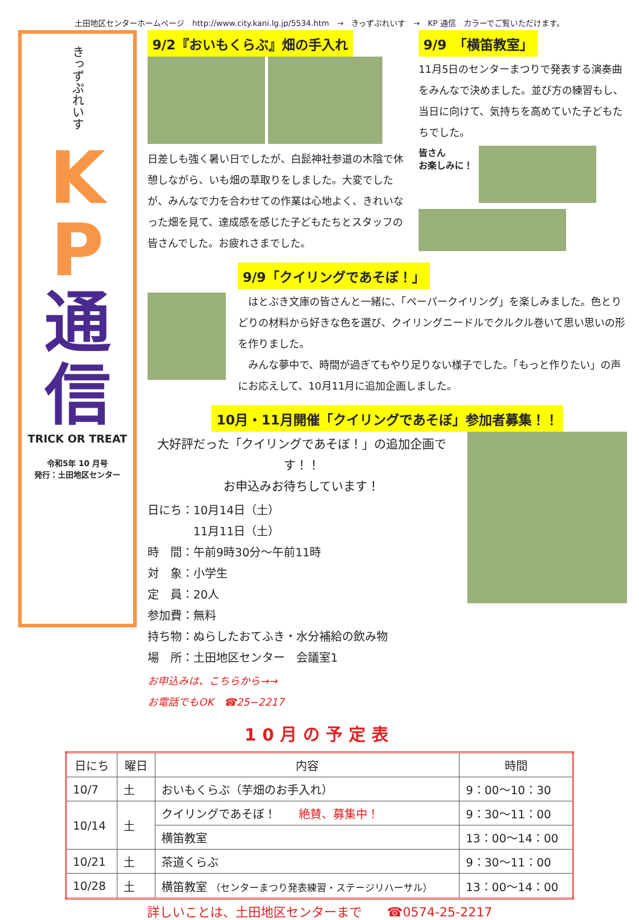土田地区センターホームページ　http://www.city.kani.lg.jp/5534.htm　→　きっずぷれいす　→　KP 通信　カラーでご覧いただけます。
きっずぷれいす
K
P
通
信
TRICK OR TREAT
令和5年 10 月号
発行：土田地区センター
9/2『おいもくらぶ』畑の手入れ
日差しも強く暑い日でしたが、白髭神社参道の木陰で休憩しながら、いも畑の草取りをしました。大変でしたが、みんなで力を合わせての作業は心地よく、きれいなった畑を見て、達成感を感じた子どもたちとスタッフの皆さんでした。お疲れさまでした。
9/9　「横笛教室」
11月5日のセンターまつりで発表する演奏曲をみんなで決めました。並び方の練習もし、当日に向けて、気持ちを高めていた子どもたちでした。
皆さん
お楽しみに！
9/9「クイリングであそぼ！」
　はとぶき文庫の皆さんと一緒に、「ペーパークイリング」を楽しみました。色とりどりの材料から好きな色を選び、クイリングニードルでクルクル巻いて思い思いの形を作りました。
　みんな夢中で、時間が過ぎてもやり足りない様子でした。「もっと作りたい」の声にお応えして、10月11月に追加企画しました。
10月・11月開催「クイリングであそぼ」参加者募集！！
大好評だった「クイリングであそぼ！」の追加企画です！！
お申込みお待ちしています！
日にち：10月14日（土）
　　　　11月11日（土）
時　間：午前9時30分～午前11時
対　象：小学生
定　員：20人
参加費：無料
持ち物：ぬらしたおてふき・水分補給の飲み物
場　所：土田地区センター　会議室1
お申込みは、こちらから→→
お電話でもOK　☎25−2217
10月の予定表
| 日にち | 曜日 | 内容 | 時間 |
| --- | --- | --- | --- |
| 10/7 | 土 | おいもくらぶ（芋畑のお手入れ） | 9：00～10：30 |
| 10/14 | 土 | クイリングであそぼ！ 絶賛、募集中！ | 9：30～11：00 |
| | | 横笛教室 | 13：00～14：00 |
| 10/21 | 土 | 茶道くらぶ | 9：30～11：00 |
| 10/28 | 土 | 横笛教室 （センターまつり発表練習・ステージリハーサル） | 13：00～14：00 |
詳しいことは、土田地区センターまで　　☎0574-25-2217